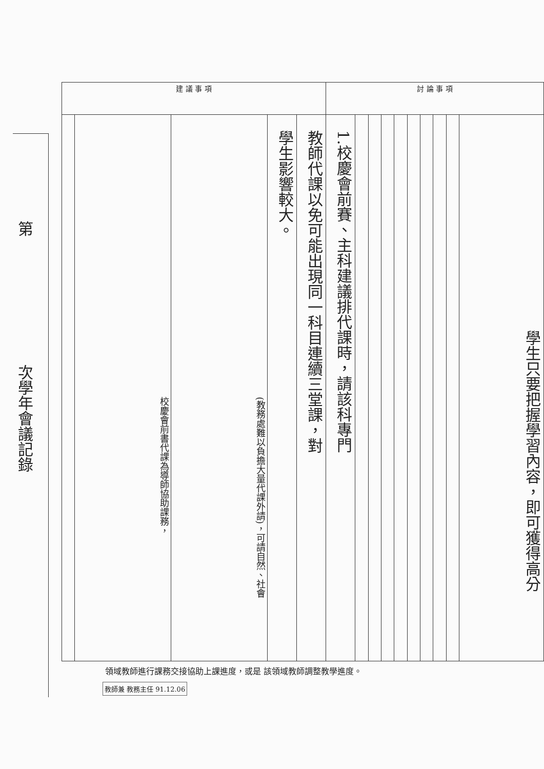第次學年會議記錄
| 建 議 事 項 | | | | | 討 論 事 項 | | | | | | | | | |
| --- | --- | --- | --- | --- | --- | --- | --- | --- | --- | --- | --- | --- | --- | --- |
| | 校慶會前書代課為導師協助課務， | (教務處難以負擔大量代課外請)，可請自然、社會 | 學生影響較大。 | 教師代課以免可能出現同一科目連續三堂課，對 | 1.校慶會前賽、主科建議排代課時，請該科專門 | | | | | | | | | 學生只要把握學習內容，即可獲得高分 |
領域教師進行課務交接協助上課進度，或是 該領域教師調整教學進度。
教師兼 教務主任 91.12.06